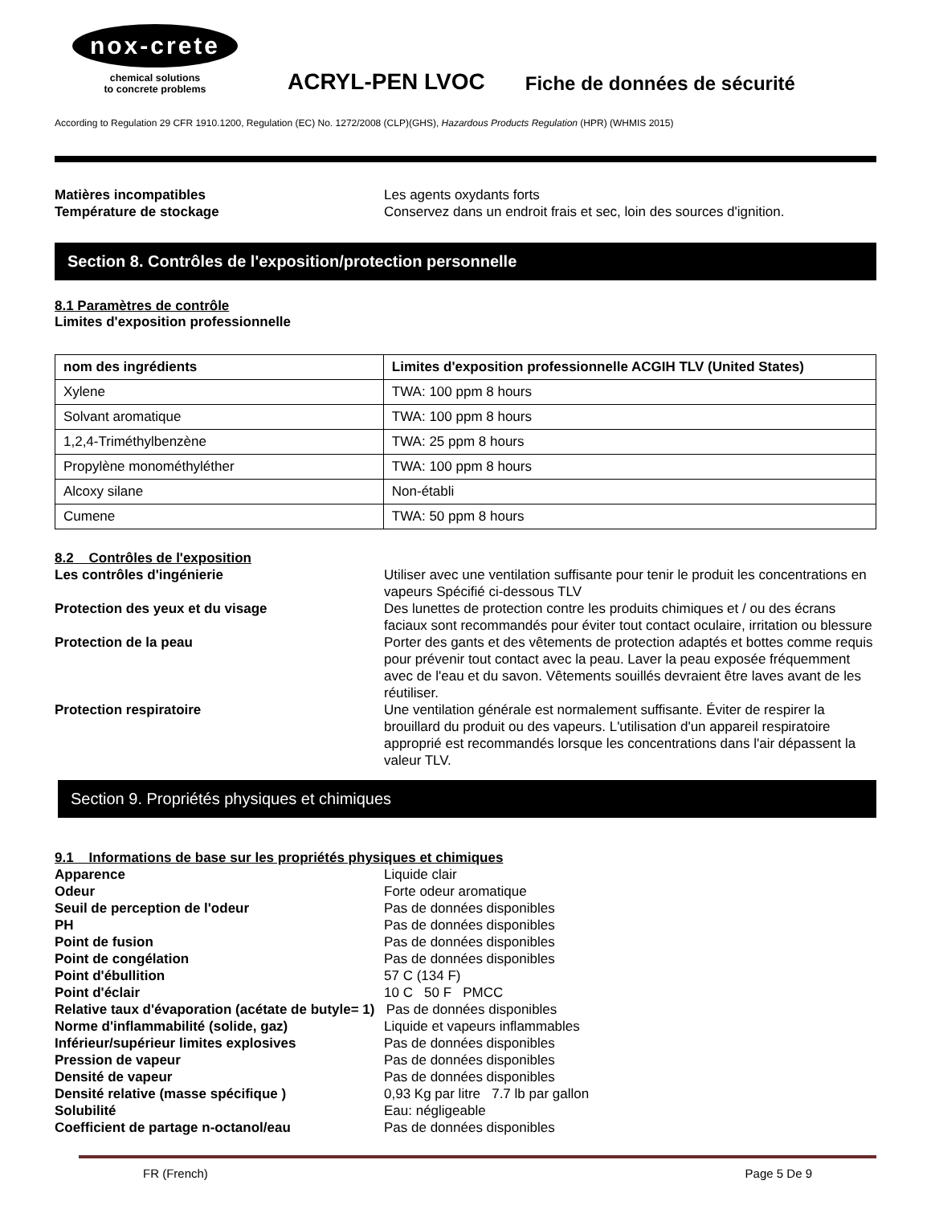nox-crete
chemical solutions
to concrete problems
ACRYL-PEN LVOC
Fiche de données de sécurité
According to Regulation 29 CFR 1910.1200, Regulation (EC) No. 1272/2008 (CLP)(GHS), Hazardous Products Regulation (HPR) (WHMIS 2015)
Matières incompatibles Les agents oxydants forts
Température de stockage Conservez dans un endroit frais et sec, loin des sources d'ignition.
Section 8. Contrôles de l'exposition/protection personnelle
8.1 Paramètres de contrôle
Limites d'exposition professionnelle
| nom des ingrédients | Limites d'exposition professionnelle ACGIH TLV (United States) |
| --- | --- |
| Xylene | TWA: 100 ppm 8 hours |
| Solvant aromatique | TWA: 100 ppm 8 hours |
| 1,2,4-Triméthylbenzène | TWA: 25 ppm 8 hours |
| Propylène monométhyléther | TWA: 100 ppm 8 hours |
| Alcoxy silane | Non-établi |
| Cumene | TWA: 50 ppm 8 hours |
8.2 Contrôles de l'exposition
Les contrôles d'ingénierie Utiliser avec une ventilation suffisante pour tenir le produit les concentrations en vapeurs Spécifié ci-dessous TLV
Protection des yeux et du visage Des lunettes de protection contre les produits chimiques et / ou des écrans faciaux sont recommandés pour éviter tout contact oculaire, irritation ou blessure
Protection de la peau Porter des gants et des vêtements de protection adaptés et bottes comme requis pour prévenir tout contact avec la peau. Laver la peau exposée fréquemment avec de l'eau et du savon. Vêtements souillés devraient être laves avant de les réutiliser.
Protection respiratoire Une ventilation générale est normalement suffisante. Éviter de respirer la brouillard du produit ou des vapeurs. L'utilisation d'un appareil respiratoire approprié est recommandés lorsque les concentrations dans l'air dépassent la valeur TLV.
Section 9. Propriétés physiques et chimiques
9.1 Informations de base sur les propriétés physiques et chimiques
Apparence Liquide clair
Odeur Forte odeur aromatique
Seuil de perception de l'odeur Pas de données disponibles
PH Pas de données disponibles
Point de fusion Pas de données disponibles
Point de congélation Pas de données disponibles
Point d'ébullition 57 C (134 F)
Point d'éclair 10 C 50 F PMCC
Relative taux d'évaporation (acétate de butyle= 1) Pas de données disponibles
Norme d'inflammabilité (solide, gaz) Liquide et vapeurs inflammables
Inférieur/supérieur limites explosives Pas de données disponibles
Pression de vapeur Pas de données disponibles
Densité de vapeur Pas de données disponibles
Densité relative (masse spécifique ) 0,93 Kg par litre 7.7 lb par gallon
Solubilité Eau: négligeable
Coefficient de partage n-octanol/eau Pas de données disponibles
FR (French) Page 5 De 9